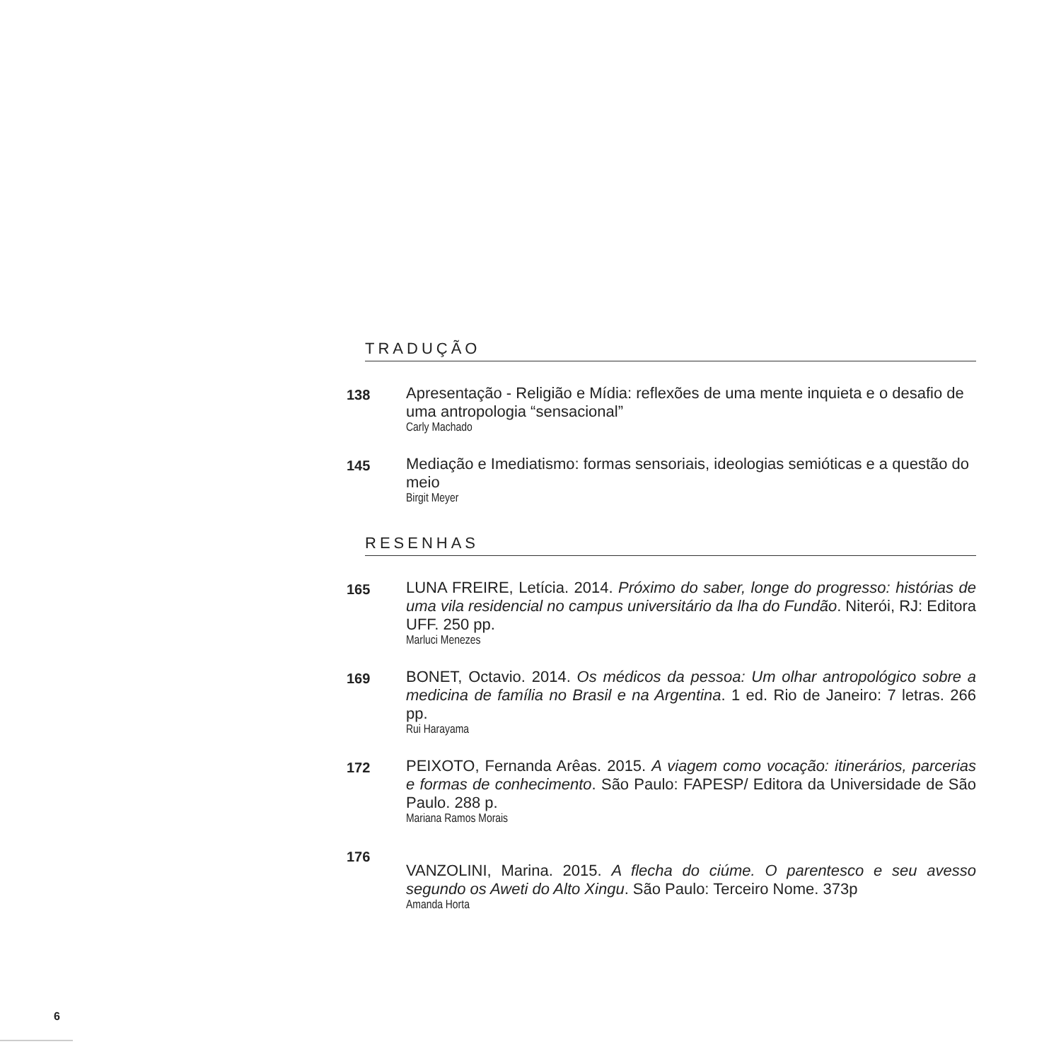TRADUÇÃO
138
Apresentação - Religião e Mídia: reflexões de uma mente inquieta e o desafio de uma antropologia “sensacional”
Carly Machado
145
Mediação e Imediatismo: formas sensoriais, ideologias semióticas e a questão do meio
Birgit Meyer
RESENHAS
165
LUNA FREIRE, Letícia. 2014. Próximo do saber, longe do progresso: histórias de uma vila residencial no campus universitário da lha do Fundão. Niterói, RJ: Editora UFF. 250 pp.
Marluci Menezes
169
BONET, Octavio. 2014. Os médicos da pessoa: Um olhar antropológico sobre a medicina de família no Brasil e na Argentina. 1 ed. Rio de Janeiro: 7 letras. 266 pp.
Rui Harayama
172
PEIXOTO, Fernanda Arêas. 2015. A viagem como vocação: itinerários, parcerias e formas de conhecimento. São Paulo: FAPESP/ Editora da Universidade de São Paulo. 288 p.
Mariana Ramos Morais
176
VANZOLINI, Marina. 2015. A flecha do ciúme. O parentesco e seu avesso segundo os Aweti do Alto Xingu. São Paulo: Terceiro Nome. 373p
Amanda Horta
6